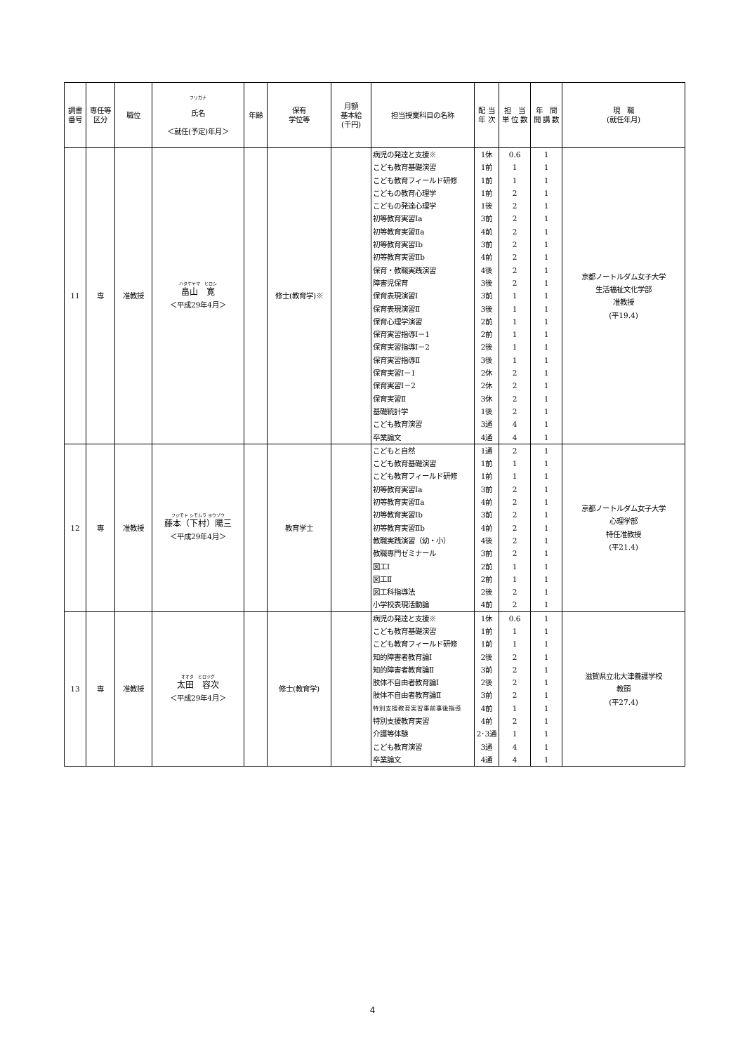| 調書 番号 | 専任等 区分 | 職位 | フリガナ 氏名 ＜就任(予定)年月＞ | 年齢 | 保有 学位等 | 月額 基本給 (千円) | 担当授業科目の名称 | 配 当 年 次 | 担 当 単 位 数 | 年 間 開 講 数 | 現 職 (就任年月) |
| --- | --- | --- | --- | --- | --- | --- | --- | --- | --- | --- | --- |
| 11 | 専 | 准教授 | ハタケヤマ ヒロシ 畠山 寛 ＜平成29年4月＞ | | 修士(教育学)※ | | 病児の発達と支援※ | 1休 | 0.6 | 1 | 京都ノートルダム女子大学 生活福祉文化学部 准教授 (平19.4) |
| | | | | | | | こども教育基礎演習 | 1前 | 1 | 1 | |
| | | | | | | | こども教育フィールド研修 | 1前 | 1 | 1 | |
| | | | | | | | こどもの教育心理学 | 1前 | 2 | 1 | |
| | | | | | | | こどもの発達心理学 | 1後 | 2 | 1 | |
| | | | | | | | 初等教育実習Ⅰa | 3前 | 2 | 1 | |
| | | | | | | | 初等教育実習Ⅱa | 4前 | 2 | 1 | |
| | | | | | | | 初等教育実習Ⅰb | 3前 | 2 | 1 | |
| | | | | | | | 初等教育実習Ⅱb | 4前 | 2 | 1 | |
| | | | | | | | 保育・教職実践演習 | 4後 | 2 | 1 | |
| | | | | | | | 障害児保育 | 3後 | 2 | 1 | |
| | | | | | | | 保育表現演習Ⅰ | 3前 | 1 | 1 | |
| | | | | | | | 保育表現演習Ⅱ | 3後 | 1 | 1 | |
| | | | | | | | 保育心理学演習 | 2前 | 1 | 1 | |
| | | | | | | | 保育実習指導Ⅰ－1 | 2前 | 1 | 1 | |
| | | | | | | | 保育実習指導Ⅰ－2 | 2後 | 1 | 1 | |
| | | | | | | | 保育実習指導Ⅱ | 3後 | 1 | 1 | |
| | | | | | | | 保育実習Ⅰ－1 | 2休 | 2 | 1 | |
| | | | | | | | 保育実習Ⅰ－2 | 2休 | 2 | 1 | |
| | | | | | | | 保育実習Ⅱ | 3休 | 2 | 1 | |
| | | | | | | | 基礎統計学 | 1後 | 2 | 1 | |
| | | | | | | | こども教育演習 | 3通 | 4 | 1 | |
| | | | | | | | 卒業論文 | 4通 | 4 | 1 | |
| 12 | 専 | 准教授 | フジモト シモムラ ヨウゾウ 藤本（下村）陽三 ＜平成29年4月＞ | | 教育学士 | | こどもと自然 | 1通 | 2 | 1 | 京都ノートルダム女子大学 心理学部 特任准教授 (平21.4) |
| | | | | | | | こども教育基礎演習 | 1前 | 1 | 1 | |
| | | | | | | | こども教育フィールド研修 | 1前 | 1 | 1 | |
| | | | | | | | 初等教育実習Ⅰa | 3前 | 2 | 1 | |
| | | | | | | | 初等教育実習Ⅱa | 4前 | 2 | 1 | |
| | | | | | | | 初等教育実習Ⅰb | 3前 | 2 | 1 | |
| | | | | | | | 初等教育実習Ⅱb | 4前 | 2 | 1 | |
| | | | | | | | 教職実践演習（幼・小） | 4後 | 2 | 1 | |
| | | | | | | | 教職専門ゼミナール | 3前 | 2 | 1 | |
| | | | | | | | 図工Ⅰ | 2前 | 1 | 1 | |
| | | | | | | | 図工Ⅱ | 2前 | 1 | 1 | |
| | | | | | | | 図工科指導法 | 2後 | 2 | 1 | |
| | | | | | | | 小学校表現活動論 | 4前 | 2 | 1 | |
| 13 | 専 | 准教授 | オオタ ヒロツグ 太田 容次 ＜平成29年4月＞ | | 修士(教育学) | | 病児の発達と支援※ | 1休 | 0.6 | 1 | 滋賀県立北大津養護学校 教頭 (平27.4) |
| | | | | | | | こども教育基礎演習 | 1前 | 1 | 1 | |
| | | | | | | | こども教育フィールド研修 | 1前 | 1 | 1 | |
| | | | | | | | 知的障害者教育論Ⅰ | 2後 | 2 | 1 | |
| | | | | | | | 知的障害者教育論Ⅱ | 3前 | 2 | 1 | |
| | | | | | | | 肢体不自由者教育論Ⅰ | 2後 | 2 | 1 | |
| | | | | | | | 肢体不自由者教育論Ⅱ | 3前 | 2 | 1 | |
| | | | | | | | 特別支援教育実習事前事後指導 | 4前 | 1 | 1 | |
| | | | | | | | 特別支援教育実習 | 4前 | 2 | 1 | |
| | | | | | | | 介護等体験 | 2･3通 | 1 | 1 | |
| | | | | | | | こども教育演習 | 3通 | 4 | 1 | |
| | | | | | | | 卒業論文 | 4通 | 4 | 1 | |
4